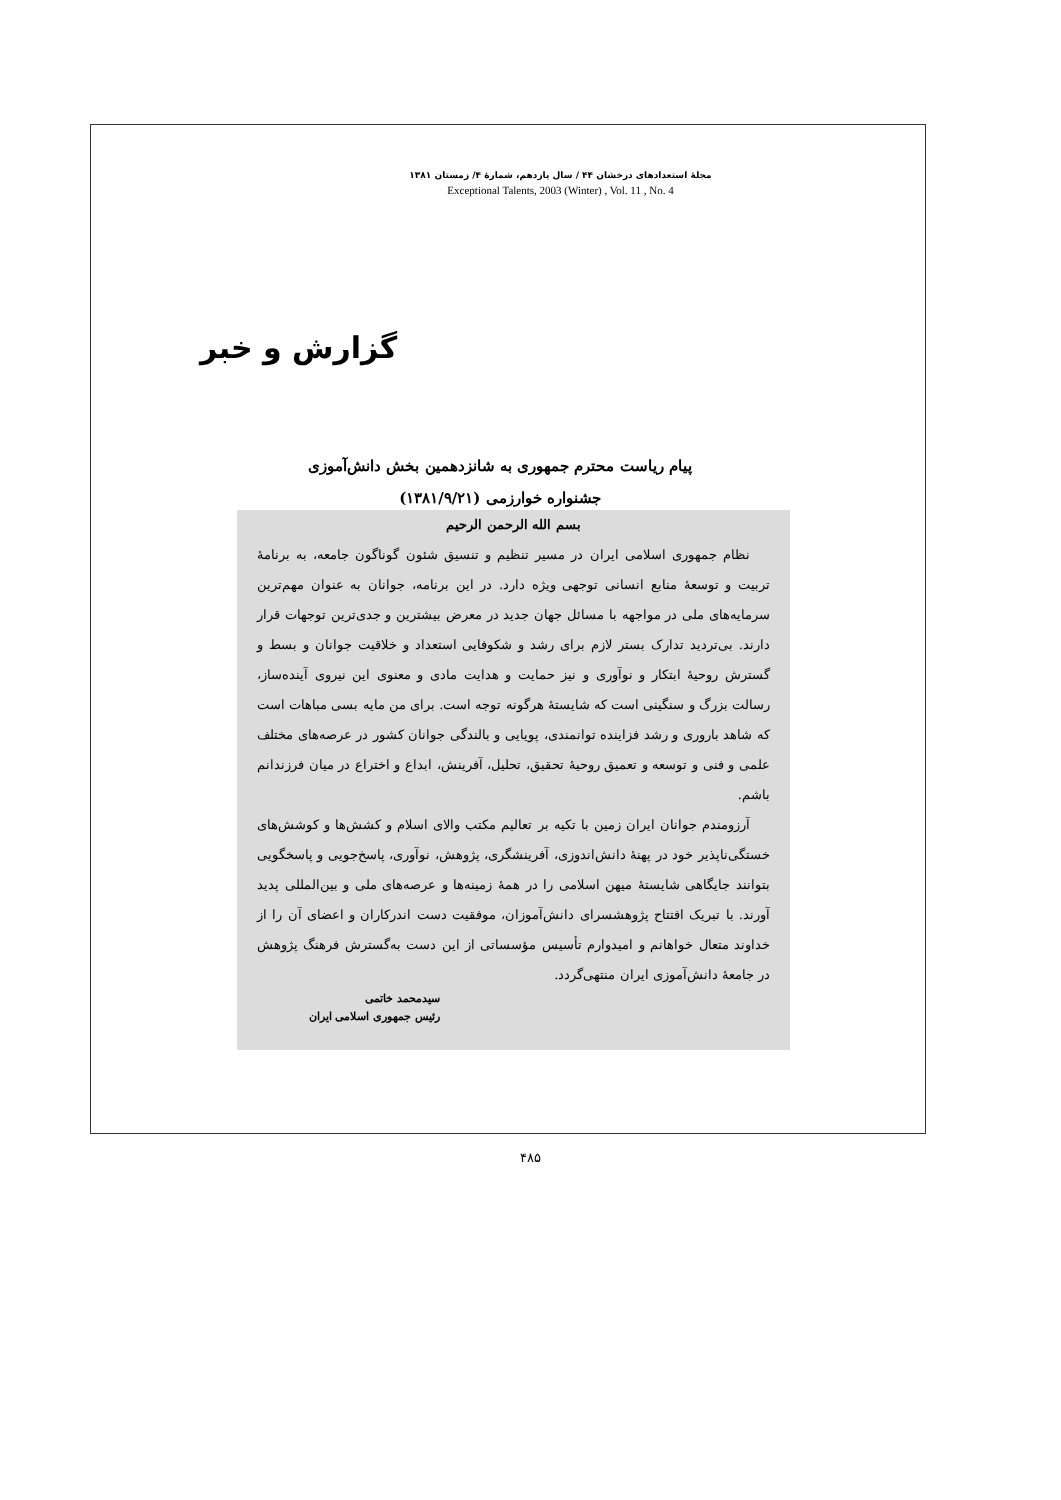مجلهٔ استعدادهای درخشان ۴۴ / سال یازدهم، شمارهٔ ۴/ زمستان ۱۳۸۱
Exceptional Talents, 2003 (Winter) , Vol. 11 , No. 4
گزارش و خبر
پیام ریاست محترم جمهوری به شانزدهمین بخش دانش‌آموزی
جشنواره خوارزمی (۱۳۸۱/۹/۲۱)
بسم الله الرحمن الرحیم
نظام جمهوری اسلامی ایران در مسیر تنظیم و تنسیق شئون گوناگون جامعه، به برنامهٔ تربیت و توسعهٔ منابع انسانی توجهی ویژه دارد. در این برنامه، جوانان به عنوان مهم‌ترین سرمایه‌های ملی در مواجهه با مسائل جهان جدید در معرض بیشترین و جدی‌ترین توجهات قرار دارند. بی‌تردید تدارک بستر لازم برای رشد و شکوفایی استعداد و خلاقیت جوانان و بسط و گسترش روحیهٔ ابتکار و نوآوری و نیز حمایت و هدایت مادی و معنوی این نیروی آینده‌ساز، رسالت بزرگ و سنگینی است که شایستهٔ هرگونه توجه است. برای من مایه بسی مباهات است که شاهد باروری و رشد فزاینده توانمندی، پویایی و بالندگی جوانان کشور در عرصه‌های مختلف علمی و فنی و توسعه و تعمیق روحیهٔ تحقیق، تحلیل، آفرینش، ابداع و اختراع در میان فرزندانم باشم.
آرزومندم جوانان ایران زمین با تکیه بر تعالیم مکتب والای اسلام و کشش‌ها و کوشش‌های خستگی‌ناپذیر خود در پهنهٔ دانش‌اندوزی، آفرینشگری، پژوهش، نوآوری، پاسخ‌جویی و پاسخگویی بتوانند جایگاهی شایستهٔ میهن اسلامی را در همهٔ زمینه‌ها و عرصه‌های ملی و بین‌المللی پدید آورند. با تبریک افتتاح پژوهشسرای دانش‌آموزان، موفقیت دست اندرکاران و اعضای آن را از خداوند متعال خواهانم و امیدوارم تأسیس مؤسساتی از این دست به‌گسترش فرهنگ پژوهش در جامعهٔ دانش‌آموزی ایران منتهی‌گردد.
سیدمحمد خاتمی
رئیس جمهوری اسلامی ایران
۴۸۵